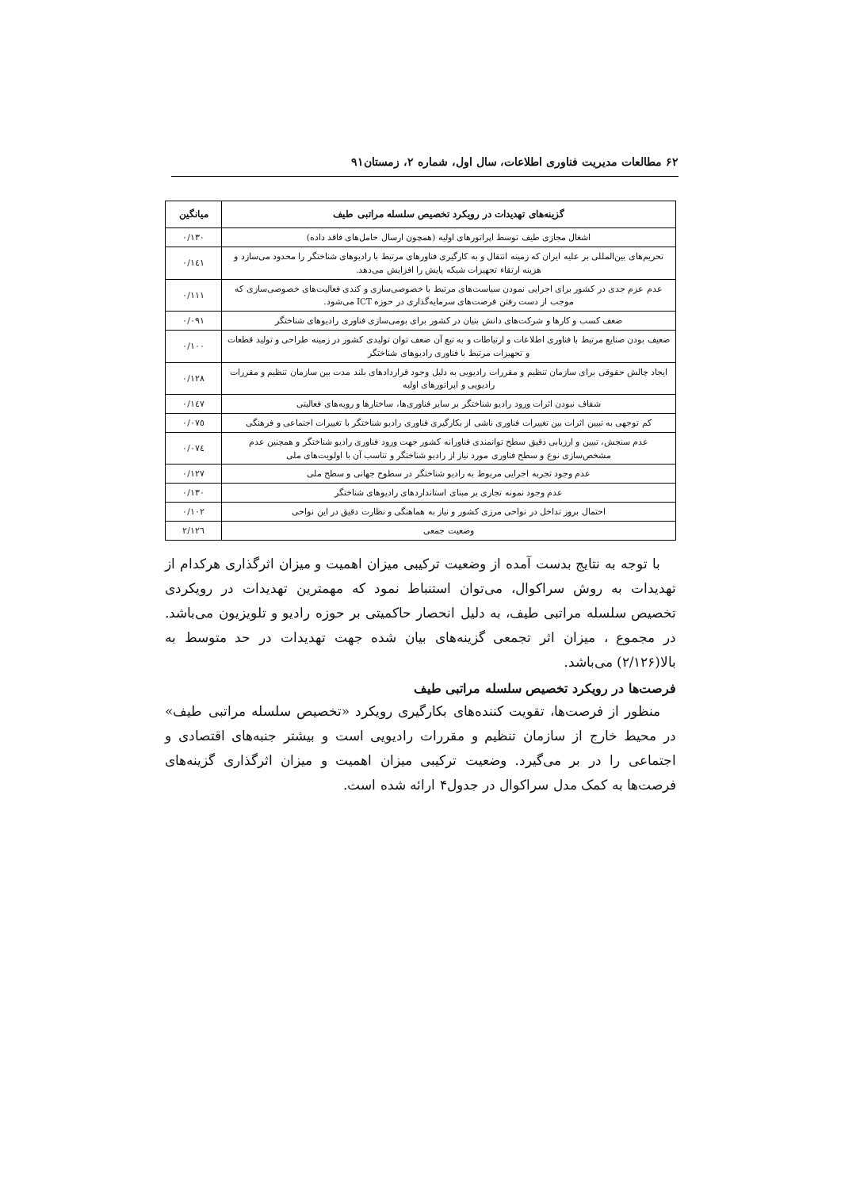۶۲ مطالعات مدیریت فناوری اطلاعات، سال اول، شماره ۲، زمستان۹۱
| گزینه‌های تهدیدات در رویکرد تخصیص سلسله مراتبی طیف | میانگین |
| --- | --- |
| اشغال مجازی طیف توسط اپراتورهای اولیه (همچون ارسال حامل‌های فاقد داده) | ۰/۱۳۰ |
| تحریم‌های بین‌المللی بر علیه ایران که زمینه انتقال و به کارگیری فناورهای مرتبط با رادیوهای شناختگر را محدود می‌سازد و هزینه ارتقاء تجهیزات شبکه پایش را افزایش می‌دهد. | ۰/۱٤۱ |
| عدم عزم جدی در کشور برای اجرایی نمودن سیاست‌های مرتبط با خصوصی‌سازی و کندی فعالیت‌های خصوصی‌سازی که موجب از دست رفتن فرصت‌های سرمایه‌گذاری در حوزه ICT می‌شود. | ۰/۱۱۱ |
| ضعف کسب و کارها و شرکت‌های دانش بنیان در کشور برای بومی‌سازی فناوری رادیوهای شناختگر | ۰/۰۹۱ |
| ضعیف بودن صنایع مرتبط با فناوری اطلاعات و ارتباطات و به تبع آن ضعف توان تولیدی کشور در زمینه طراحی و تولید قطعات و تجهیزات مرتبط با فناوری رادیوهای شناختگر | ۰/۱۰۰ |
| ایجاد چالش حقوقی برای سازمان تنظیم و مقررات رادیویی به دلیل وجود قراردادهای بلند مدت بین سازمان تنظیم و مقررات رادیویی و اپراتورهای اولیه | ۰/۱۲۸ |
| شفاف نبودن اثرات ورود رادیو شناختگر بر سایر فناوری‌ها، ساختارها و رویه‌های فعالیتی | ۰/۱٤۷ |
| کم توجهی به تبیین اثرات بین تغییرات فناوری ناشی از بکارگیری فناوری رادیو شناختگر با تغییرات اجتماعی و فرهنگی | ۰/۰۷٥ |
| عدم سنجش، تبیین و ارزیابی دقیق سطح توانمندی فناورانه کشور جهت ورود فناوری رادیو شناختگر و همچنین عدم مشخص‌سازی نوع و سطح فناوری مورد نیاز از رادیو شناختگر و تناسب آن با اولویت‌های ملی | ۰/۰۷٤ |
| عدم وجود تجربه اجرایی مربوط به رادیو شناختگر در سطوح جهانی و سطح ملی | ۰/۱۲۷ |
| عدم وجود نمونه تجاری بر مبنای استانداردهای رادیوهای شناختگر | ۰/۱۳۰ |
| احتمال بروز تداخل در نواحی مرزی کشور و نیاز به هماهنگی و نظارت دقیق در این نواحی | ۰/۱۰۲ |
| وضعیت جمعی | ۲/۱۲٦ |
با توجه به نتایج بدست آمده از وضعیت ترکیبی میزان اهمیت و میزان اثرگذاری هرکدام از تهدیدات به روش سراکوال، می‌توان استنباط نمود که مهمترین تهدیدات در رویکردی تخصیص سلسله مراتبی طیف، به دلیل انحصار حاکمیتی بر حوزه رادیو و تلویزیون می‌باشد. در مجموع ، میزان اثر تجمعی گزینه‌های بیان شده جهت تهدیدات در حد متوسط به بالا(۲/۱۲۶) می‌باشد.
فرصت‌ها در رویکرد تخصیص سلسله مراتبی طیف
منظور از فرصت‌ها، تقویت کننده‌های بکارگیری رویکرد «تخصیص سلسله مراتبی طیف» در محیط خارج از سازمان تنظیم و مقررات رادیویی است و بیشتر جنبه‌های اقتصادی و اجتماعی را در بر می‌گیرد. وضعیت ترکیبی میزان اهمیت و میزان اثرگذاری گزینه‌های فرصت‌ها به کمک مدل سراکوال در جدول۴ ارائه شده است.